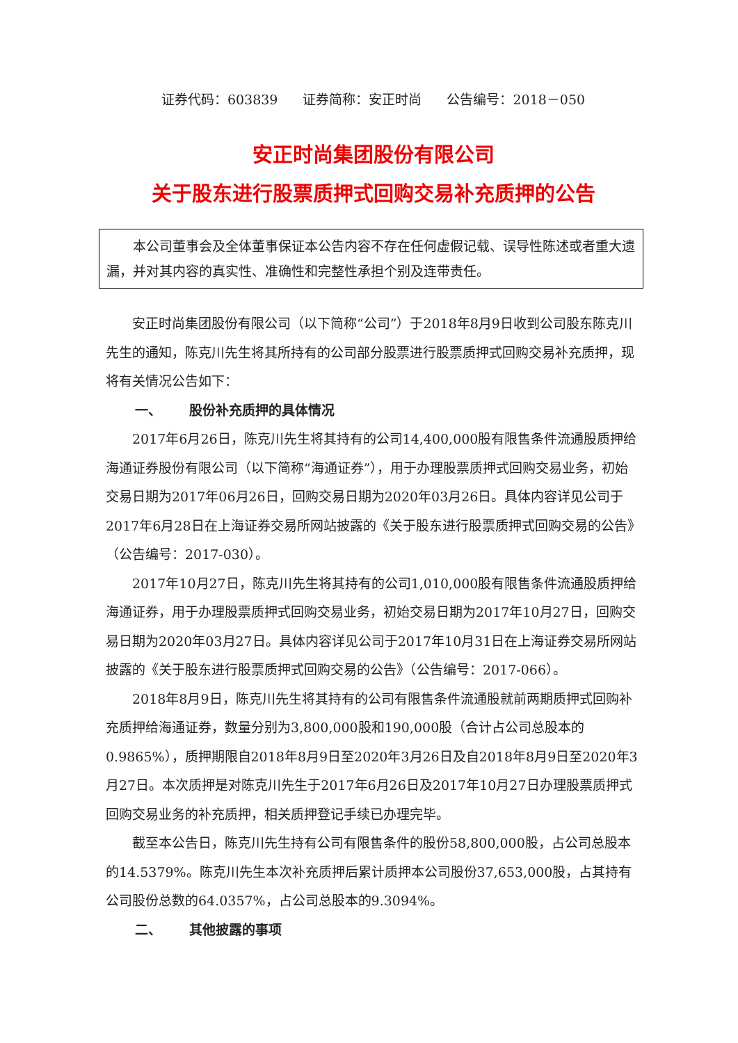证券代码：603839 证券简称：安正时尚 公告编号：2018－050
安正时尚集团股份有限公司
关于股东进行股票质押式回购交易补充质押的公告
本公司董事会及全体董事保证本公告内容不存在任何虚假记载、误导性陈述或者重大遗漏，并对其内容的真实性、准确性和完整性承担个别及连带责任。
安正时尚集团股份有限公司（以下简称“公司”）于2018年8月9日收到公司股东陈克川先生的通知，陈克川先生将其所持有的公司部分股票进行股票质押式回购交易补充质押，现将有关情况公告如下：
一、 股份补充质押的具体情况
2017年6月26日，陈克川先生将其持有的公司14,400,000股有限售条件流通股质押给海通证券股份有限公司（以下简称“海通证券”），用于办理股票质押式回购交易业务，初始交易日期为2017年06月26日，回购交易日期为2020年03月26日。具体内容详见公司于2017年6月28日在上海证券交易所网站披露的《关于股东进行股票质押式回购交易的公告》（公告编号：2017-030）。
2017年10月27日，陈克川先生将其持有的公司1,010,000股有限售条件流通股质押给海通证券，用于办理股票质押式回购交易业务，初始交易日期为2017年10月27日，回购交易日期为2020年03月27日。具体内容详见公司于2017年10月31日在上海证券交易所网站披露的《关于股东进行股票质押式回购交易的公告》（公告编号：2017-066）。
2018年8月9日，陈克川先生将其持有的公司有限售条件流通股就前两期质押式回购补充质押给海通证券，数量分别为3,800,000股和190,000股（合计占公司总股本的0.9865%），质押期限自2018年8月9日至2020年3月26日及自2018年8月9日至2020年3月27日。本次质押是对陈克川先生于2017年6月26日及2017年10月27日办理股票质押式回购交易业务的补充质押，相关质押登记手续已办理完毕。
截至本公告日，陈克川先生持有公司有限售条件的股份58,800,000股，占公司总股本的14.5379%。陈克川先生本次补充质押后累计质押本公司股份37,653,000股，占其持有公司股份总数的64.0357%，占公司总股本的9.3094%。
二、 其他披露的事项